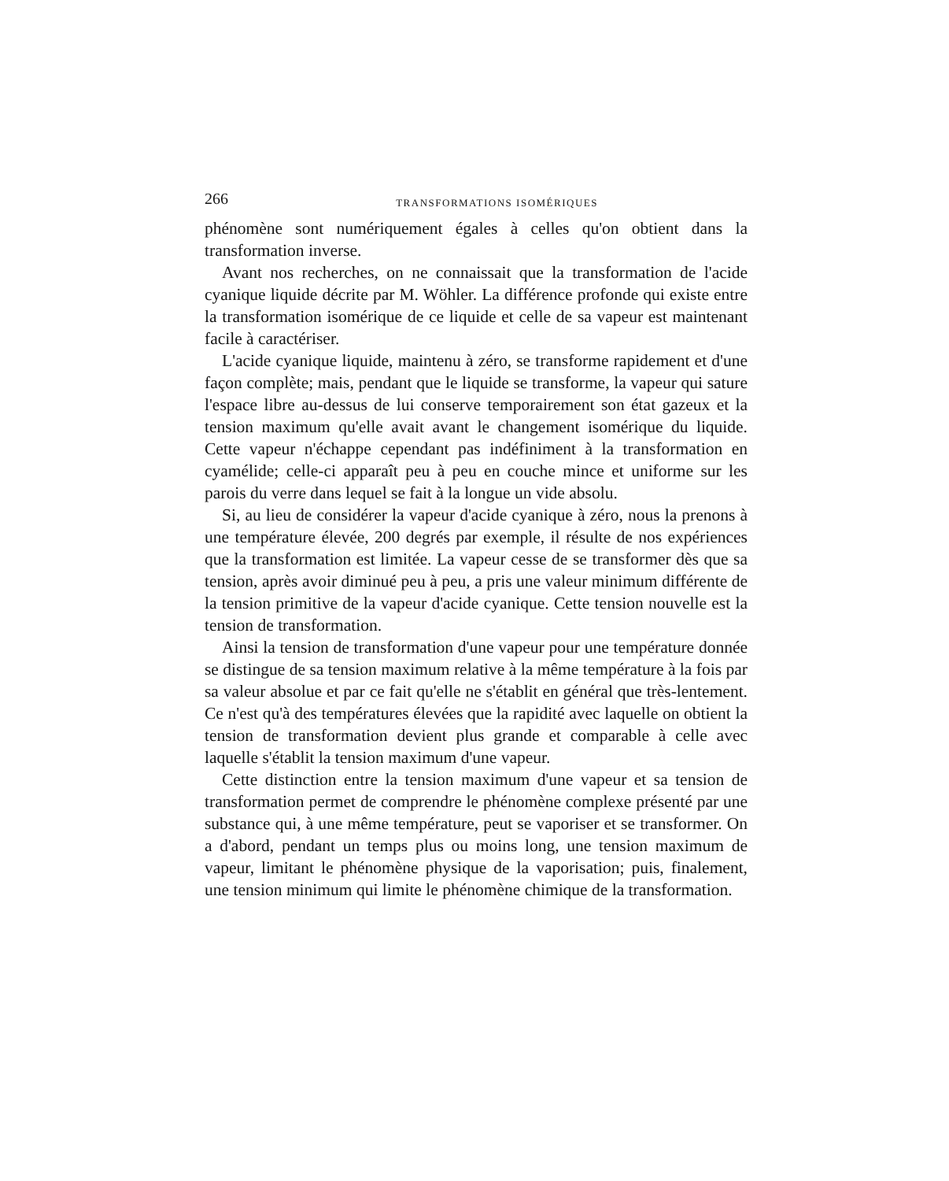266 TRANSFORMATIONS ISOMÉRIQUES
phénomène sont numériquement égales à celles qu'on obtient dans la transformation inverse.
Avant nos recherches, on ne connaissait que la transformation de l'acide cyanique liquide décrite par M. Wöhler. La différence profonde qui existe entre la transformation isomérique de ce liquide et celle de sa vapeur est maintenant facile à caractériser.
L'acide cyanique liquide, maintenu à zéro, se transforme rapidement et d'une façon complète; mais, pendant que le liquide se transforme, la vapeur qui sature l'espace libre au-dessus de lui conserve temporairement son état gazeux et la tension maximum qu'elle avait avant le changement isomérique du liquide. Cette vapeur n'échappe cependant pas indéfiniment à la transformation en cyamélide; celle-ci apparaît peu à peu en couche mince et uniforme sur les parois du verre dans lequel se fait à la longue un vide absolu.
Si, au lieu de considérer la vapeur d'acide cyanique à zéro, nous la prenons à une température élevée, 200 degrés par exemple, il résulte de nos expériences que la transformation est limitée. La vapeur cesse de se transformer dès que sa tension, après avoir diminué peu à peu, a pris une valeur minimum différente de la tension primitive de la vapeur d'acide cyanique. Cette tension nouvelle est la tension de transformation.
Ainsi la tension de transformation d'une vapeur pour une température donnée se distingue de sa tension maximum relative à la même température à la fois par sa valeur absolue et par ce fait qu'elle ne s'établit en général que très-lentement. Ce n'est qu'à des températures élevées que la rapidité avec laquelle on obtient la tension de transformation devient plus grande et comparable à celle avec laquelle s'établit la tension maximum d'une vapeur.
Cette distinction entre la tension maximum d'une vapeur et sa tension de transformation permet de comprendre le phénomène complexe présenté par une substance qui, à une même température, peut se vaporiser et se transformer. On a d'abord, pendant un temps plus ou moins long, une tension maximum de vapeur, limitant le phénomène physique de la vaporisation; puis, finalement, une tension minimum qui limite le phénomène chimique de la transformation.